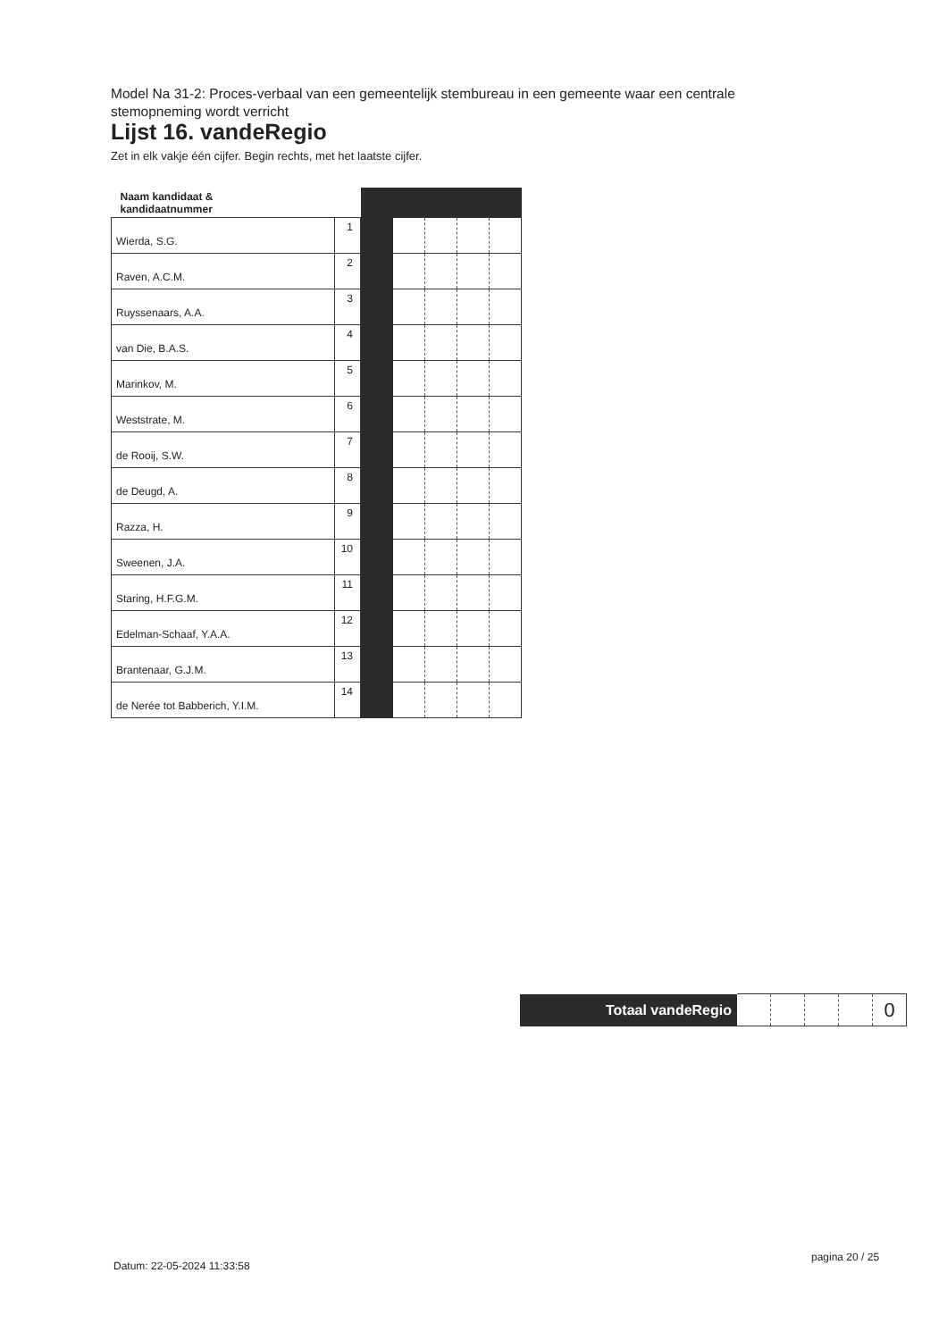Model Na 31-2: Proces-verbaal van een gemeentelijk stembureau in een gemeente waar een centrale stemopneming wordt verricht
Lijst 16. vandeRegio
Zet in elk vakje één cijfer. Begin rechts, met het laatste cijfer.
| Naam kandidaat & kandidaatnummer | | | | | | |
| Wierda, S.G. | 1 | | | | | |
| Raven, A.C.M. | 2 | | | | | |
| Ruyssenaars, A.A. | 3 | | | | | |
| van Die, B.A.S. | 4 | | | | | |
| Marinkov, M. | 5 | | | | | |
| Weststrate, M. | 6 | | | | | |
| de Rooij, S.W. | 7 | | | | | |
| de Deugd, A. | 8 | | | | | |
| Razza, H. | 9 | | | | | |
| Sweenen, J.A. | 10 | | | | | |
| Staring, H.F.G.M. | 11 | | | | | |
| Edelman-Schaaf, Y.A.A. | 12 | | | | | |
| Brantenaar, G.J.M. | 13 | | | | | |
| de Nerée tot Babberich, Y.I.M. | 14 | | | | | |
| Totaal vandeRegio | | | | | 0 |
Datum: 22-05-2024 11:33:58
pagina 20 / 25